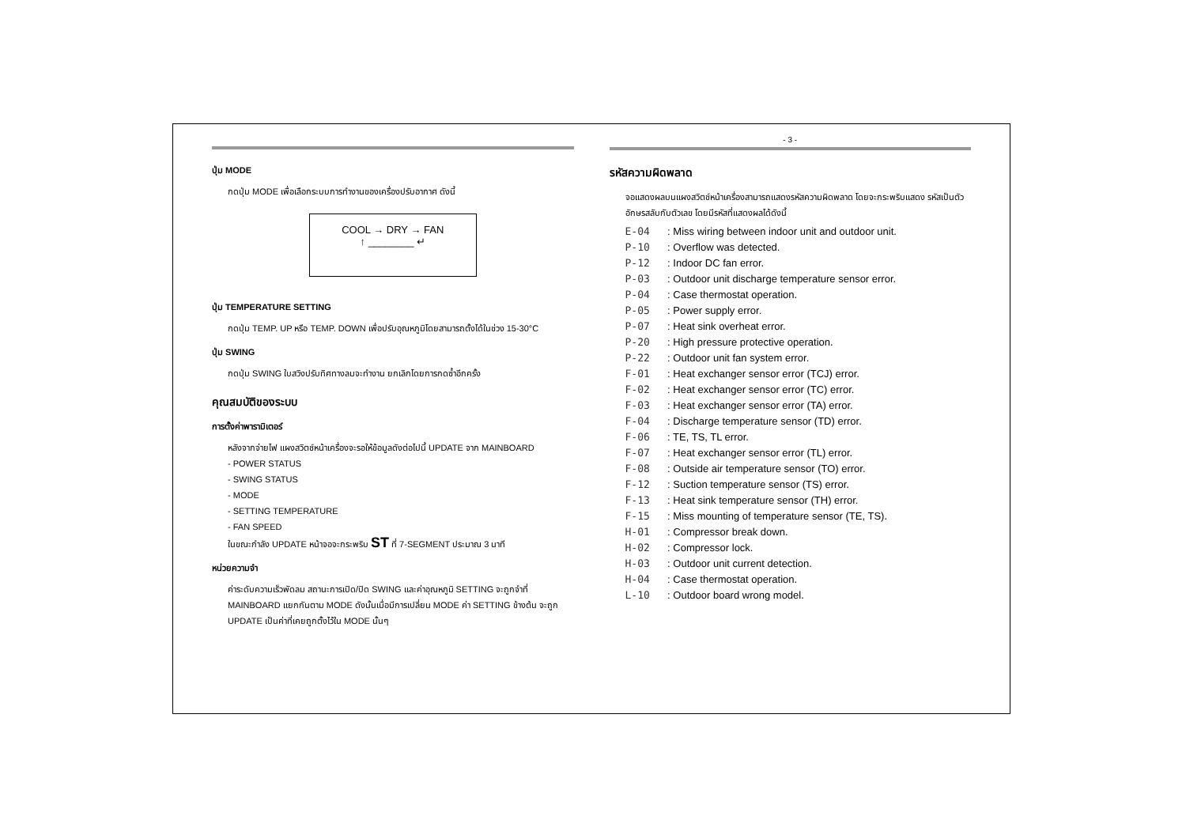ปุ่ม MODE
กดปุ่ม MODE เพื่อเลือกระบบการทำงานของเครื่องปรับอากาศ ดังนี้
COOL → DRY → FAN
↑ ________ ↵
ปุ่ม TEMPERATURE SETTING
กดปุ่ม TEMP. UP หรือ TEMP. DOWN เพื่อปรับอุณหภูมิโดยสามารถตั้งได้ในช่วง 15-30°C
ปุ่ม SWING
กดปุ่ม SWING ใบสวิงปรับทิศทางลมจะทำงาน ยกเลิกโดยการกดซ้ำอีกครั้ง
คุณสมบัติของระบบ
การตั้งค่าพารามิเตอร์
หลังจากจ่ายไฟ แผงสวิตช์หน้าเครื่องจะรอให้ข้อมูลดังต่อไปนี้ UPDATE จาก MAINBOARD
- POWER STATUS
- SWING STATUS
- MODE
- SETTING TEMPERATURE
- FAN SPEED
ในขณะกำลัง UPDATE หน้าจอจะกระพริบ ST ที่ 7-SEGMENT ประมาณ 3 นาที
หน่วยความจำ
ค่าระดับความเร็วพัดลม สถานะการเปิด/ปิด SWING และค่าอุณหภูมิ SETTING จะถูกจำที่ MAINBOARD แยกกันตาม MODE ดังนั้นเมื่อมีการเปลี่ยน MODE ค่า SETTING ข้างต้น จะถูก UPDATE เป็นค่าที่เคยถูกตั้งไว้ใน MODE นั้นๆ
- 3 -
รหัสความผิดพลาด
จอแสดงผลบนแผงสวิตช์หน้าเครื่องสามารถแสดงรหัสความผิดพลาด โดยจะกระพริบแสดง รหัสเป็นตัวอักษรสลับกับตัวเลข โดยมีรหัสที่แสดงผลได้ดังนี้
E-04 : Miss wiring between indoor unit and outdoor unit.
P-10 : Overflow was detected.
P-12 : Indoor DC fan error.
P-03 : Outdoor unit discharge temperature sensor error.
P-04 : Case thermostat operation.
P-05 : Power supply error.
P-07 : Heat sink overheat error.
P-20 : High pressure protective operation.
P-22 : Outdoor unit fan system error.
F-01 : Heat exchanger sensor error (TCJ) error.
F-02 : Heat exchanger sensor error (TC) error.
F-03 : Heat exchanger sensor error (TA) error.
F-04 : Discharge temperature sensor (TD) error.
F-06 : TE, TS, TL error.
F-07 : Heat exchanger sensor error (TL) error.
F-08 : Outside air temperature sensor (TO) error.
F-12 : Suction temperature sensor (TS) error.
F-13 : Heat sink temperature sensor (TH) error.
F-15 : Miss mounting of temperature sensor (TE, TS).
H-01 : Compressor break down.
H-02 : Compressor lock.
H-03 : Outdoor unit current detection.
H-04 : Case thermostat operation.
L-10 : Outdoor board wrong model.